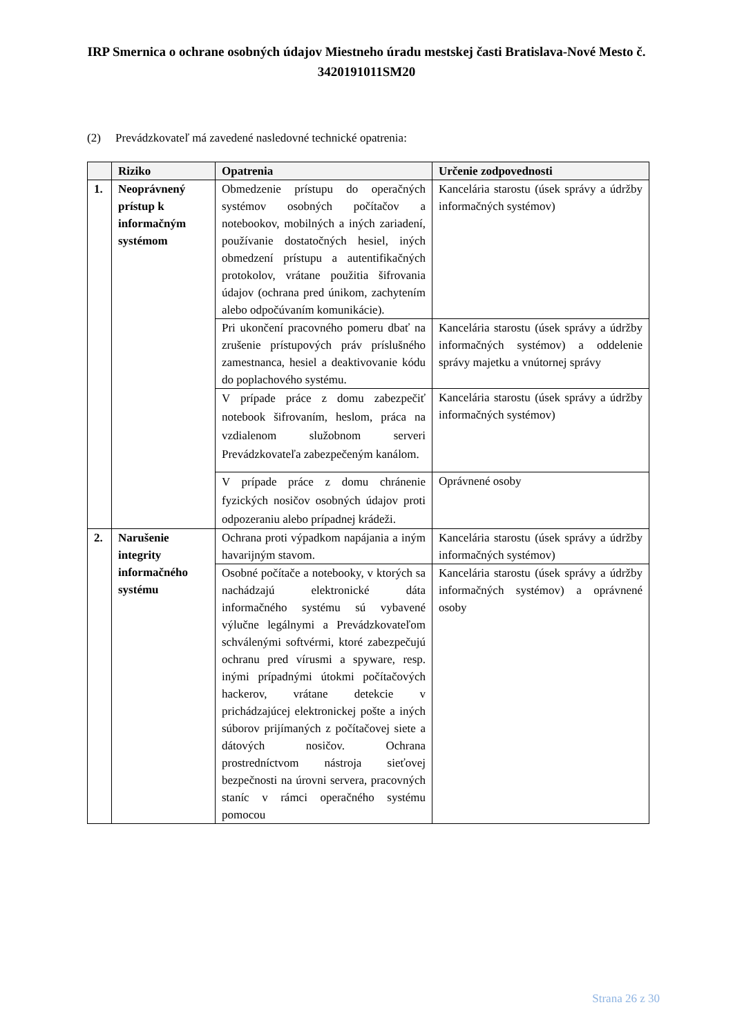IRP Smernica o ochrane osobných údajov Miestneho úradu mestskej časti Bratislava-Nové Mesto č. 3420191011SM20
(2) Prevádzkovateľ má zavedené nasledovné technické opatrenia:
| | Riziko | Opatrenia | Určenie zodpovednosti |
| --- | --- | --- | --- |
| 1. | Neoprávnený prístup k informačným systémom | Obmedzenie prístupu do operačných systémov osobných počítačov a notebookov, mobilných a iných zariadení, používanie dostatočných hesiel, iných obmedzení prístupu a autentifikačných protokolov, vrátane použitia šifrovania údajov (ochrana pred únikom, zachytením alebo odpočúvaním komunikácie). | Kancelária starostu (úsek správy a údržby informačných systémov) |
| | | Pri ukončení pracovného pomeru dbať na zrušenie prístupových práv príslušného zamestnanca, hesiel a deaktivovanie kódu do poplachového systému. | Kancelária starostu (úsek správy a údržby informačných systémov) a oddelenie správy majetku a vnútornej správy |
| | | V prípade práce z domu zabezpečiť notebook šifrovaním, heslom, práca na vzdialenom služobnom serveri Prevádzkovateľa zabezpečeným kanálom. | Kancelária starostu (úsek správy a údržby informačných systémov) |
| | | V prípade práce z domu chránenie fyzických nosičov osobných údajov proti odpozeraniu alebo prípadnej krádeži. | Oprávnené osoby |
| 2. | Narušenie integrity informačného systému | Ochrana proti výpadkom napájania a iným havarijným stavom. | Kancelária starostu (úsek správy a údržby informačných systémov) |
| | | Osobné počítače a notebooky, v ktorých sa nachádzajú elektronické dáta informačného systému sú vybavené výlučne legálnymi a Prevádzkovateľom schválenými softvérmi, ktoré zabezpečujú ochranu pred vírusmi a spyware, resp. inými prípadnými útokmi počítačových hackerov, vrátane detekcie v prichádzajúcej elektronickej pošte a iných súborov prijímaných z počítačovej siete a dátových nosičov. Ochrana prostredníctvom nástroja sieťovej bezpečnosti na úrovni servera, pracovných staníc v rámci operačného systému pomocou | Kancelária starostu (úsek správy a údržby informačných systémov) a oprávnené osoby |
Strana 26 z 30